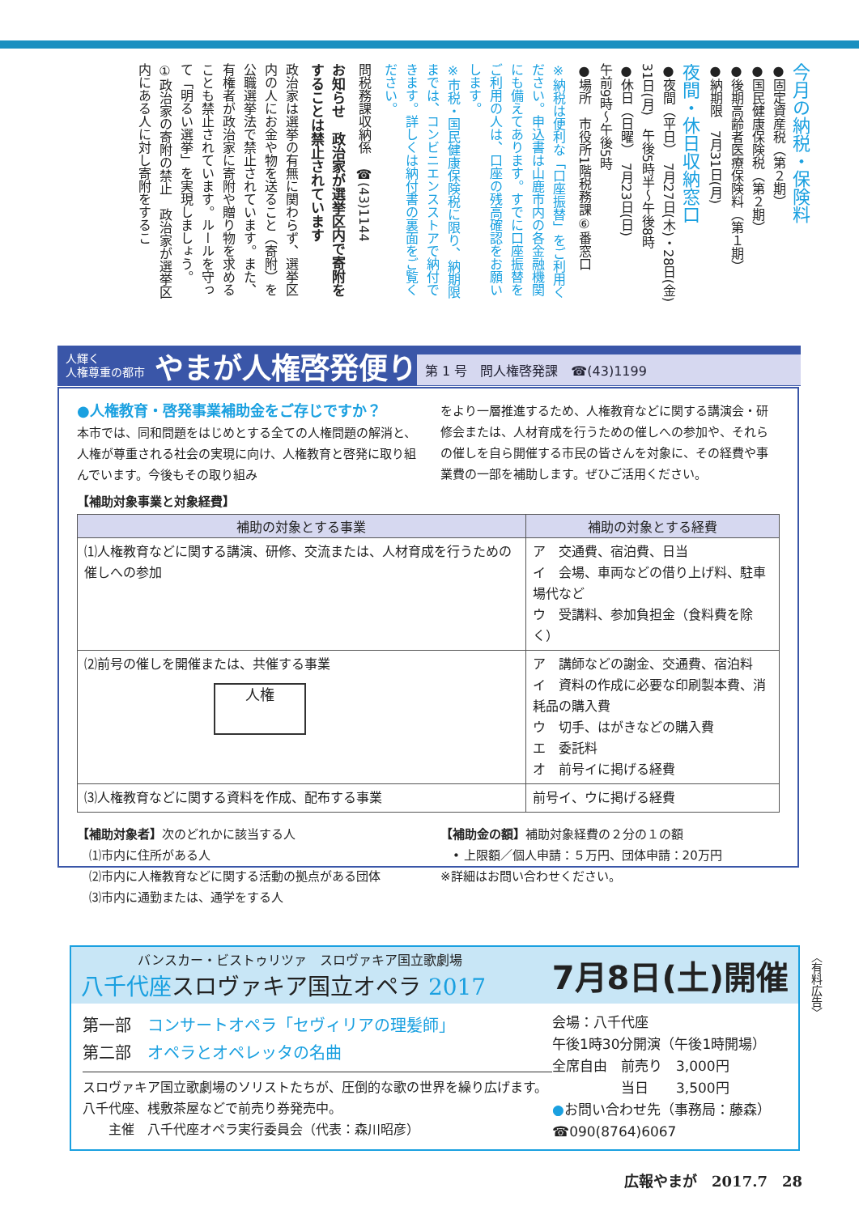今月の納税・保険料
●固定資産税（第２期）
●国民健康保険税（第２期）
●後期高齢者医療保険料（第１期）
●納期限　7月31日(月)
夜間・休日収納窓口
●夜間（平日）　7月27日(木)・28日(金)
31日(月)　午後5時半～午後8時
●休日（日曜）　7月23日(日)
午前9時～午後5時
●場所　市役所1階税務課⑥番窓口
※納税は便利な「口座振替」をご利用ください。申込書は山鹿市内の各金融機関にも備えてあります。すでに口座振替をご利用の人は、口座の残高確認をお願いします。
※市税・国民健康保険税に限り、納期限までは、コンビニエンスストアで納付できます。詳しくは納付書の裏面をご覧ください。
問税務課収納係　☎(43)1144
お知らせ　政治家が選挙区内で寄附をすることは禁止されています
政治家は選挙の有無に関わらず、選挙区内の人にお金や物を送ること（寄附）を公職選挙法で禁止されています。また、有権者が政治家に寄附や贈り物を求めることも禁止されています。ルールを守って「明るい選挙」を実現しましょう。
①政治家の寄附の禁止　政治家が選挙区内にある人に対し寄附をするこ
人輝く
人権尊重の都市 やまが人権啓発便り
第 1 号　問人権啓発課　☎(43)1199
●人権教育・啓発事業補助金をご存じですか？
本市では、同和問題をはじめとする全ての人権問題の解消と、人権が尊重される社会の実現に向け、人権教育と啓発に取り組んでいます。今後もその取り組み
をより一層推進するため、人権教育などに関する講演会・研修会または、人材育成を行うための催しへの参加や、それらの催しを自ら開催する市民の皆さんを対象に、その経費や事業費の一部を補助します。ぜひご活用ください。
【補助対象事業と対象経費】
| 補助の対象とする事業 | 補助の対象とする経費 |
| --- | --- |
| ⑴人権教育などに関する講演、研修、交流または、人材育成を行うための催しへの参加 | ア 交通費、宿泊費、日当 イ 会場、車両などの借り上げ料、駐車場代など ウ 受講料、参加負担金（食料費を除く） |
| ⑵前号の催しを開催または、共催する事業 人権 | ア 講師などの謝金、交通費、宿泊料 イ 資料の作成に必要な印刷製本費、消耗品の購入費 ウ 切手、はがきなどの購入費 エ 委託料 オ 前号イに掲げる経費 |
| ⑶人権教育などに関する資料を作成、配布する事業 | 前号イ、ウに掲げる経費 |
【補助対象者】次のどれかに該当する人
　⑴市内に住所がある人
　⑵市内に人権教育などに関する活動の拠点がある団体
　⑶市内に通勤または、通学をする人
【補助金の額】補助対象経費の２分の１の額
　• 上限額／個人申請：５万円、団体申請：20万円
※詳細はお問い合わせください。
バンスカー・ビストゥリツァ　スロヴァキア国立歌劇場
八千代座スロヴァキア国立オペラ 2017
7月8日(土)開催
第一部　コンサートオペラ「セヴィリアの理髪師」
第二部　オペラとオペレッタの名曲
スロヴァキア国立歌劇場のソリストたちが、圧倒的な歌の世界を繰り広げます。八千代座、桟敷茶屋などで前売り券発売中。
　　主催　八千代座オペラ実行委員会（代表：森川昭彦）
会場：八千代座
午後1時30分開演（午後1時開場）
全席自由　前売り　3,000円
　　　　　当日　　3,500円
●お問い合わせ先（事務局：藤森）
☎090(8764)6067
〈有料広告〉
広報やまが　2017.7　28